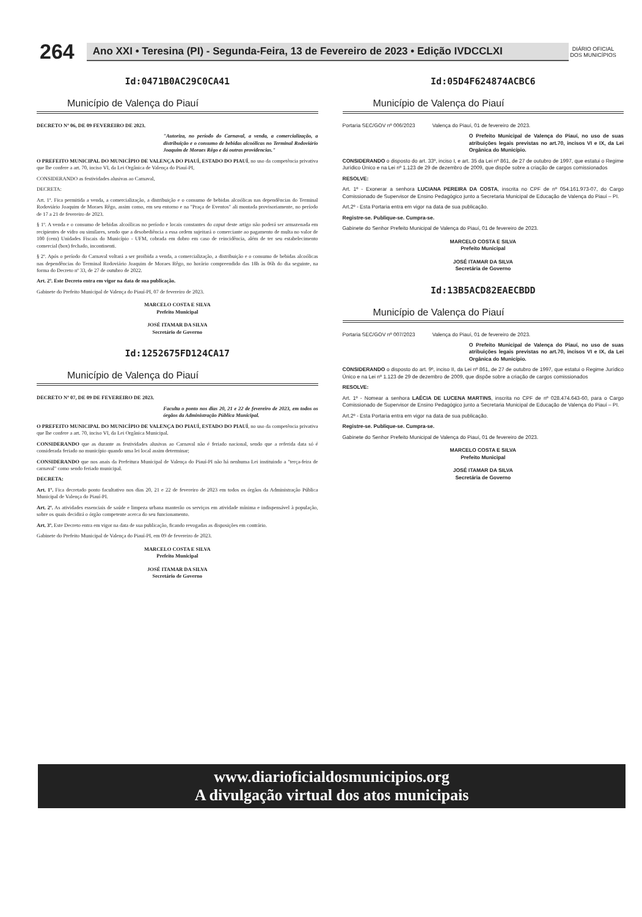264
Ano XXI • Teresina (PI) - Segunda-Feira, 13 de Fevereiro de 2023 • Edição IVDCCLXI
DIÁRIO OFICIAL DOS MUNICÍPIOS
Id:0471B0AC29C0CA41
Município de Valença do Piauí
DECRETO Nº 06, DE 09 FEVEREIRO DE 2023.
"Autoriza, no período do Carnaval, a venda, a comercialização, a distribuição e o consumo de bebidas alcoólicas no Terminal Rodoviário Joaquim de Moraes Rêgo e dá outras providencias."
O PREFEITO MUNICIPAL DO MUNICÍPIO DE VALENÇA DO PIAUÍ, ESTADO DO PIAUÍ, no uso da competência privativa que lhe confere a art. 70, inciso VI, da Lei Orgânica de Valença do Piauí-PI,
CONSIDERANDO as festividades alusivas ao Carnaval,
DECRETA:
Art. 1º. Fica permitida a venda, a comercialização, a distribuição e o consumo de bebidas alcoólicas nas dependências do Terminal Rodoviário Joaquim de Moraes Rêgo, assim como, em seu entorno e na "Praça de Eventos" ali montada provisoriamente, no período de 17 a 21 de fevereiro de 2023.
§ 1º. A venda e o consumo de bebidas alcoólicas no período e locais constantes do caput deste artigo não poderá ser armazenada em recipientes de vidro ou similares, sendo que a desobediência a essa ordem sujeitará o comerciante ao pagamento de multa no valor de 100 (cem) Unidades Fiscais do Município - UFM, cobrada em dobro em caso de reincidência, além de ter seu estabelecimento comercial (box) fechado, incontinenti.
§ 2º. Após o período do Carnaval voltará a ser proibida a venda, a comercialização, a distribuição e o consumo de bebidas alcoólicas nas dependências do Terminal Rodoviário Joaquim de Moraes Rêgo, no horário compreendido das 18h às 06h do dia seguinte, na forma do Decreto nº 33, de 27 de outubro de 2022.
Art. 2º. Este Decreto entra em vigor na data de sua publicação.
Gabinete do Prefeito Municipal de Valença do Piauí-PI, 07 de fevereiro de 2023.
MARCELO COSTA E SILVA
Prefeito Municipal
JOSÉ ITAMAR DA SILVA
Secretário de Governo
Id:1252675FD124CA17
Município de Valença do Piauí
DECRETO Nº 07, DE 09 DE FEVEREIRO DE 2023.
Faculta o ponto nos dias 20, 21 e 22 de fevereiro de 2023, em todos os órgãos da Administração Pública Municipal.
O PREFEITO MUNICIPAL DO MUNICÍPIO DE VALENÇA DO PIAUÍ, ESTADO DO PIAUÍ, no uso da competência privativa que lhe confere a art. 70, inciso VI, da Lei Orgânica Municipal.
CONSIDERANDO que as durante as festividades alusivas ao Carnaval não é feriado nacional, sendo que a referida data só é considerada feriado no município quando uma lei local assim determinar;
CONSIDERANDO que nos anais da Prefeitura Municipal de Valença do Piauí-PI não há nenhuma Lei instituindo a "terça-feira de carnaval" como sendo feriado municipal.
DECRETA:
Art. 1º. Fica decretado ponto facultativo nos dias 20, 21 e 22 de fevereiro de 2023 em todos os órgãos da Administração Pública Municipal de Valença do Piauí-PI.
Art. 2º. As atividades essenciais de saúde e limpeza urbana manterão os serviços em atividade mínima e indispensável à população, sobre os quais decidirá o órgão competente acerca do seu funcionamento.
Art. 3º. Este Decreto entra em vigor na data de sua publicação, ficando revogadas as disposições em contrário.
Gabinete do Prefeito Municipal de Valença do Piauí-PI, em 09 de fevereiro de 2023.
MARCELO COSTA E SILVA
Prefeito Municipal
JOSÉ ITAMAR DA SILVA
Secretário de Governo
Id:05D4F624874ACBC6
Município de Valença do Piauí
Portaria SEC/GOV nº 006/2023 Valença do Piauí, 01 de fevereiro de 2023.
O Prefeito Municipal de Valença do Piauí, no uso de suas atribuições legais previstas no art.70, incisos VI e IX, da Lei Orgânica do Município.
CONSIDERANDO o disposto do art. 33º, inciso I, e art. 35 da Lei nº 861, de 27 de outubro de 1997, que estatui o Regime Jurídico Único e na Lei nº 1.123 de 29 de dezembro de 2009, que dispõe sobre a criação de cargos comissionados
RESOLVE:
Art. 1º - Exonerar a senhora LUCIANA PEREIRA DA COSTA, inscrita no CPF de nº 054.161.973-07, do Cargo Comissionado de Supervisor de Ensino Pedagógico junto a Secretaria Municipal de Educação de Valença do Piauí – PI.
Art.2º - Esta Portaria entra em vigor na data de sua publicação.
Registre-se. Publique-se. Cumpra-se.
Gabinete do Senhor Prefeito Municipal de Valença do Piauí, 01 de fevereiro de 2023.
MARCELO COSTA E SILVA
Prefeito Municipal
JOSÉ ITAMAR DA SILVA
Secretária de Governo
Id:13B5ACD82EAECBDD
Município de Valença do Piauí
Portaria SEC/GOV nº 007/2023 Valença do Piauí, 01 de fevereiro de 2023.
O Prefeito Municipal de Valença do Piauí, no uso de suas atribuições legais previstas no art.70, incisos VI e IX, da Lei Orgânica do Município.
CONSIDERANDO o disposto do art. 9º, inciso II, da Lei nº 861, de 27 de outubro de 1997, que estatui o Regime Jurídico Único e na Lei nº 1.123 de 29 de dezembro de 2009, que dispõe sobre a criação de cargos comissionados
RESOLVE:
Art. 1º - Nomear a senhora LAÉCIA DE LUCENA MARTINS, inscrita no CPF de nº 028.474.643-60, para o Cargo Comissionado de Supervisor de Ensino Pedagógico junto a Secretaria Municipal de Educação de Valença do Piauí – PI.
Art.2º - Esta Portaria entra em vigor na data de sua publicação.
Registre-se. Publique-se. Cumpra-se.
Gabinete do Senhor Prefeito Municipal de Valença do Piauí, 01 de fevereiro de 2023.
MARCELO COSTA E SILVA
Prefeito Municipal
JOSÉ ITAMAR DA SILVA
Secretária de Governo
www.diarioficialdosmunicipios.org
A divulgação virtual dos atos municipais